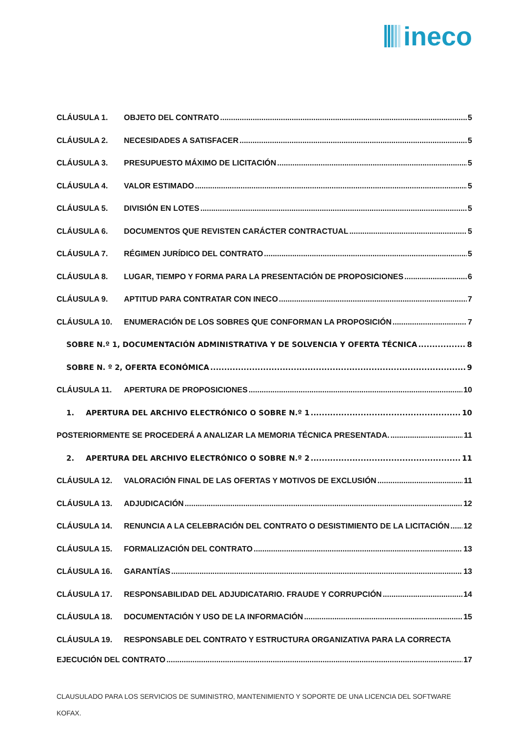ineco
CLÁUSULA 1. OBJETO DEL CONTRATO 5
CLÁUSULA 2. NECESIDADES A SATISFACER 5
CLÁUSULA 3. PRESUPUESTO MÁXIMO DE LICITACIÓN 5
CLÁUSULA 4. VALOR ESTIMADO 5
CLÁUSULA 5. DIVISIÓN EN LOTES 5
CLÁUSULA 6. DOCUMENTOS QUE REVISTEN CARÁCTER CONTRACTUAL 5
CLÁUSULA 7. RÉGIMEN JURÍDICO DEL CONTRATO 5
CLÁUSULA 8. LUGAR, TIEMPO Y FORMA PARA LA PRESENTACIÓN DE PROPOSICIONES 6
CLÁUSULA 9. APTITUD PARA CONTRATAR CON INECO 7
CLÁUSULA 10. ENUMERACIÓN DE LOS SOBRES QUE CONFORMAN LA PROPOSICIÓN 7
SOBRE N.º 1, DOCUMENTACIÓN ADMINISTRATIVA Y DE SOLVENCIA Y OFERTA TÉCNICA 8
SOBRE N. º 2, OFERTA ECONÓMICA 9
CLÁUSULA 11. APERTURA DE PROPOSICIONES 10
1. APERTURA DEL ARCHIVO ELECTRÓNICO O SOBRE N.º 1 10
POSTERIORMENTE SE PROCEDERÁ A ANALIZAR LA MEMORIA TÉCNICA PRESENTADA. 11
2. APERTURA DEL ARCHIVO ELECTRÓNICO O SOBRE N.º 2 11
CLÁUSULA 12. VALORACIÓN FINAL DE LAS OFERTAS Y MOTIVOS DE EXCLUSIÓN 11
CLÁUSULA 13. ADJUDICACIÓN 12
CLÁUSULA 14. RENUNCIA A LA CELEBRACIÓN DEL CONTRATO O DESISTIMIENTO DE LA LICITACIÓN 12
CLÁUSULA 15. FORMALIZACIÓN DEL CONTRATO 13
CLÁUSULA 16. GARANTÍAS 13
CLÁUSULA 17. RESPONSABILIDAD DEL ADJUDICATARIO. FRAUDE Y CORRUPCIÓN 14
CLÁUSULA 18. DOCUMENTACIÓN Y USO DE LA INFORMACIÓN 15
CLÁUSULA 19. RESPONSABLE DEL CONTRATO Y ESTRUCTURA ORGANIZATIVA PARA LA CORRECTA
EJECUCIÓN DEL CONTRATO 17
CLAUSULADO PARA LOS SERVICIOS DE SUMINISTRO, MANTENIMIENTO Y SOPORTE DE UNA LICENCIA DEL SOFTWARE KOFAX.